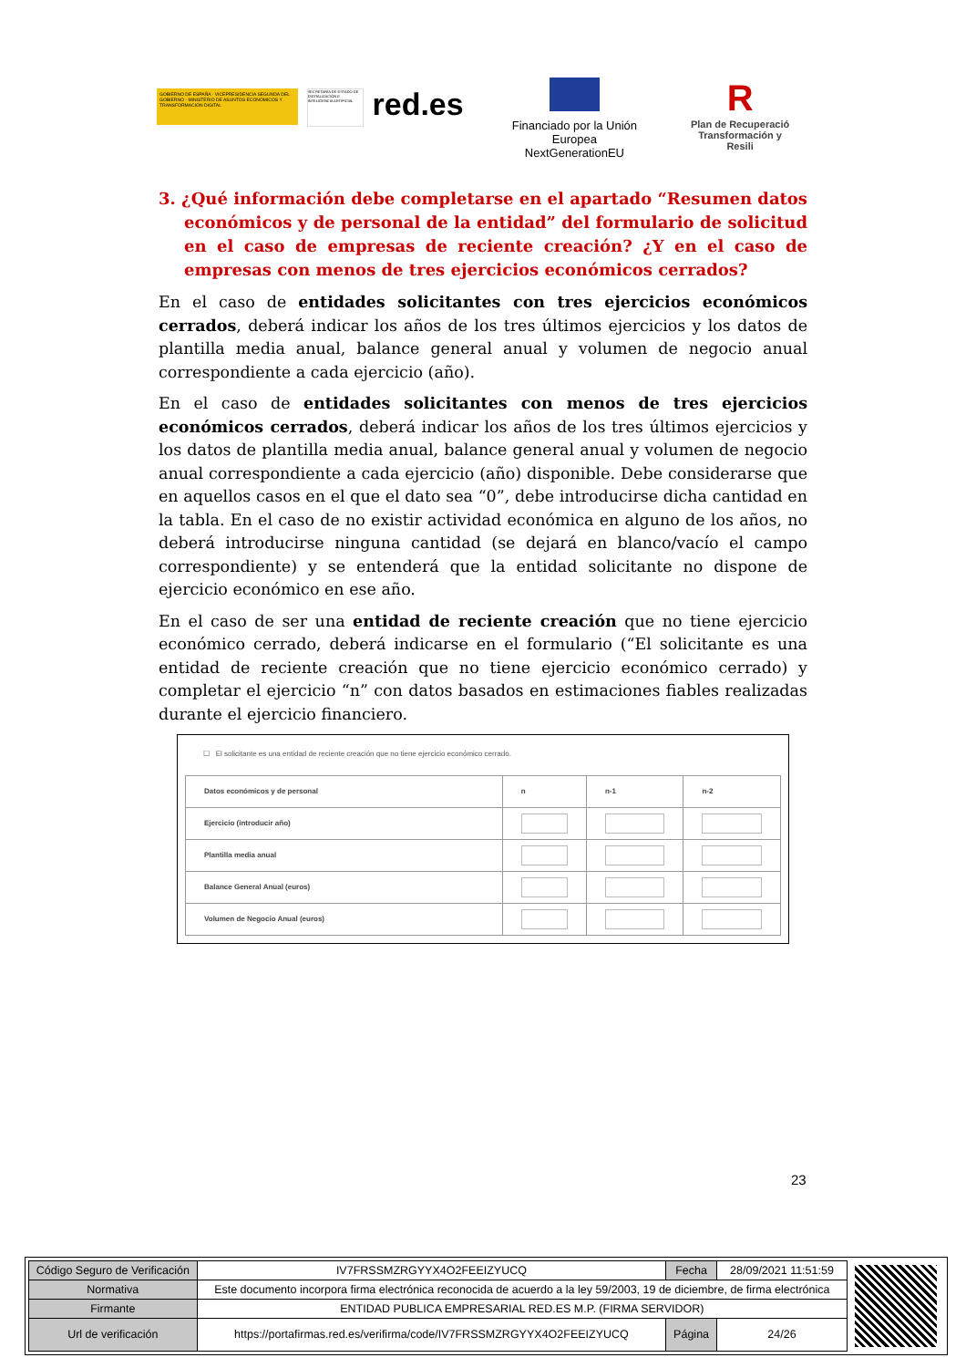GOBIERNO DE ESPAÑA · VICEPRESIDENCIA SEGUNDA DEL GOBIERNO · MINISTERIO DE ASUNTOS ECONÓMICOS Y TRANSFORMACIÓN DIGITAL
SECRETARÍA DE ESTADO DE DIGITALIZACIÓN E INTELIGENCIA ARTIFICIAL
red.es
Financiado por la Unión Europea
NextGenerationEU
R
Plan de Recuperació
Transformación y Resili
3. ¿Qué información debe completarse en el apartado “Resumen datos económicos y de personal de la entidad” del formulario de solicitud en el caso de empresas de reciente creación? ¿Y en el caso de empresas con menos de tres ejercicios económicos cerrados?
En el caso de entidades solicitantes con tres ejercicios económicos cerrados, deberá indicar los años de los tres últimos ejercicios y los datos de plantilla media anual, balance general anual y volumen de negocio anual correspondiente a cada ejercicio (año).
En el caso de entidades solicitantes con menos de tres ejercicios económicos cerrados, deberá indicar los años de los tres últimos ejercicios y los datos de plantilla media anual, balance general anual y volumen de negocio anual correspondiente a cada ejercicio (año) disponible. Debe considerarse que en aquellos casos en el que el dato sea “0”, debe introducirse dicha cantidad en la tabla. En el caso de no existir actividad económica en alguno de los años, no deberá introducirse ninguna cantidad (se dejará en blanco/vacío el campo correspondiente) y se entenderá que la entidad solicitante no dispone de ejercicio económico en ese año.
En el caso de ser una entidad de reciente creación que no tiene ejercicio económico cerrado, deberá indicarse en el formulario (“El solicitante es una entidad de reciente creación que no tiene ejercicio económico cerrado) y completar el ejercicio “n” con datos basados en estimaciones fiables realizadas durante el ejercicio financiero.
☐ El solicitante es una entidad de reciente creación que no tiene ejercicio económico cerrado.
| Datos económicos y de personal | n | n-1 | n-2 |
| --- | --- | --- | --- |
| Ejercicio (introducir año) | | | |
| Plantilla media anual | | | |
| Balance General Anual (euros) | | | |
| Volumen de Negocio Anual (euros) | | | |
23
| Código Seguro de Verificación | IV7FRSSMZRGYYX4O2FEEIZYUCQ | Fecha | 28/09/2021 11:51:59 |
| Normativa | Este documento incorpora firma electrónica reconocida de acuerdo a la ley 59/2003, 19 de diciembre, de firma electrónica | | |
| Firmante | ENTIDAD PUBLICA EMPRESARIAL RED.ES M.P. (FIRMA SERVIDOR) | | |
| Url de verificación | https://portafirmas.red.es/verifirma/code/IV7FRSSMZRGYYX4O2FEEIZYUCQ | Página | 24/26 |